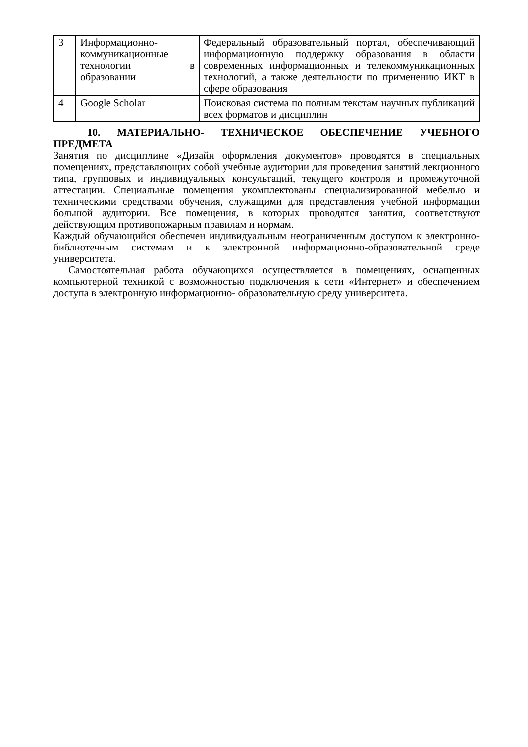| 3 | Информационно-коммуникационные технологии в образовании | Федеральный образовательный портал, обеспечивающий информационную поддержку образования в области современных информационных и телекоммуникационных технологий, а также деятельности по применению ИКТ в сфере образования |
| 4 | Google Scholar | Поисковая система по полным текстам научных публикаций всех форматов и дисциплин |
10. МАТЕРИАЛЬНО- ТЕХНИЧЕСКОЕ ОБЕСПЕЧЕНИЕ УЧЕБНОГО ПРЕДМЕТА
Занятия по дисциплине «Дизайн оформления документов» проводятся в специальных помещениях, представляющих собой учебные аудитории для проведения занятий лекционного типа, групповых и индивидуальных консультаций, текущего контроля и промежуточной аттестации. Специальные помещения укомплектованы специализированной мебелью и техническими средствами обучения, служащими для представления учебной информации большой аудитории. Все помещения, в которых проводятся занятия, соответствуют действующим противопожарным правилам и нормам.
Каждый обучающийся обеспечен индивидуальным неограниченным доступом к электронно- библиотечным системам и к электронной информационно-образовательной среде университета.
Самостоятельная работа обучающихся осуществляется в помещениях, оснащенных компьютерной техникой с возможностью подключения к сети «Интернет» и обеспечением доступа в электронную информационно- образовательную среду университета.